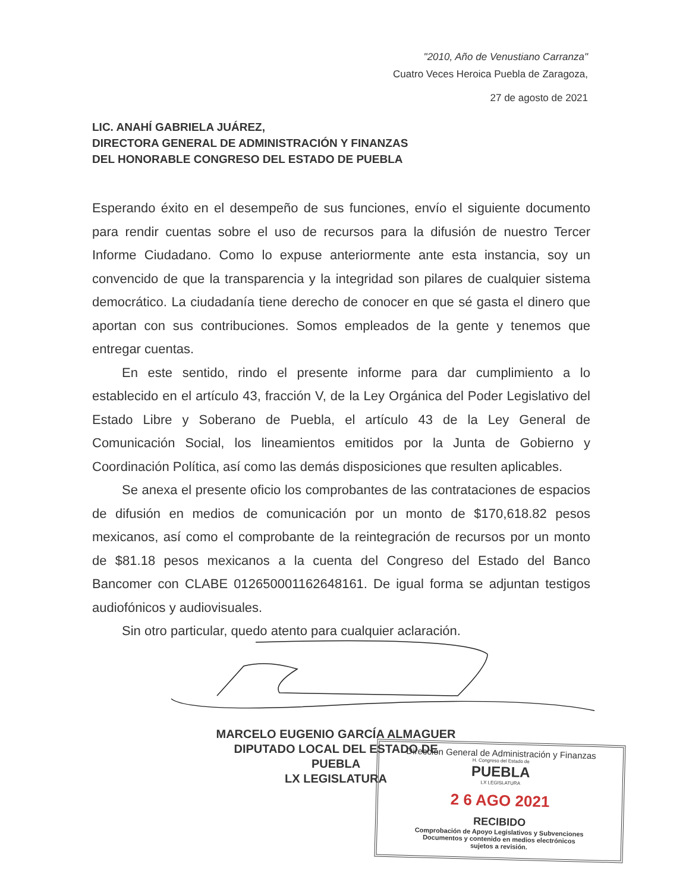"2010, Año de Venustiano Carranza"
Cuatro Veces Heroica Puebla de Zaragoza,
27 de agosto de 2021
LIC. ANAHÍ GABRIELA JUÁREZ,
DIRECTORA GENERAL DE ADMINISTRACIÓN Y FINANZAS
DEL HONORABLE CONGRESO DEL ESTADO DE PUEBLA
Esperando éxito en el desempeño de sus funciones, envío el siguiente documento para rendir cuentas sobre el uso de recursos para la difusión de nuestro Tercer Informe Ciudadano. Como lo expuse anteriormente ante esta instancia, soy un convencido de que la transparencia y la integridad son pilares de cualquier sistema democrático. La ciudadanía tiene derecho de conocer en que sé gasta el dinero que aportan con sus contribuciones. Somos empleados de la gente y tenemos que entregar cuentas.
En este sentido, rindo el presente informe para dar cumplimiento a lo establecido en el artículo 43, fracción V, de la Ley Orgánica del Poder Legislativo del Estado Libre y Soberano de Puebla, el artículo 43 de la Ley General de Comunicación Social, los lineamientos emitidos por la Junta de Gobierno y Coordinación Política, así como las demás disposiciones que resulten aplicables.
Se anexa el presente oficio los comprobantes de las contrataciones de espacios de difusión en medios de comunicación por un monto de $170,618.82 pesos mexicanos, así como el comprobante de la reintegración de recursos por un monto de $81.18 pesos mexicanos a la cuenta del Congreso del Estado del Banco Bancomer con CLABE 012650001162648161. De igual forma se adjuntan testigos audiofónicos y audiovisuales.
Sin otro particular, quedo atento para cualquier aclaración.
MARCELO EUGENIO GARCÍA ALMAGUER
DIPUTADO LOCAL DEL ESTADO DE PUEBLA
LX LEGISLATURA
Dirección General de Administración y Finanzas
H. Congreso del Estado de
PUEBLA
LX LEGISLATURA
2 6 AGO 2021
RECIBIDO
Comprobación de Apoyo Legislativos y Subvenciones
Documentos y contenido en medios electrónicos
sujetos a revisión.